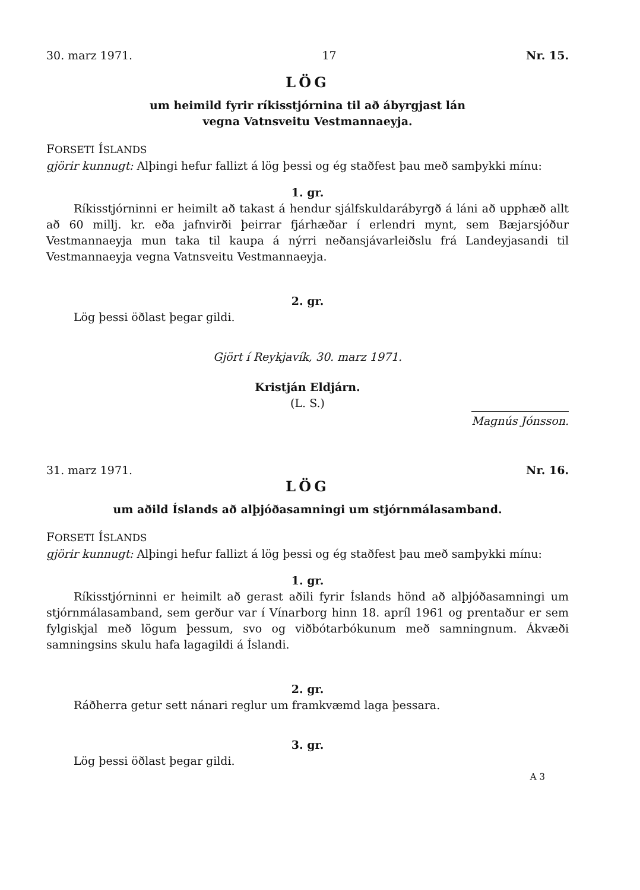30. marz 1971. 17 Nr. 15.
LÖG
um heimild fyrir ríkisstjórnina til að ábyrgjast lán
vegna Vatnsveitu Vestmannaeyja.
FORSETI ÍSLANDS
gjörir kunnugt: Alþingi hefur fallizt á lög þessi og ég staðfest þau með samþykki mínu:
1. gr.
Ríkisstjórninni er heimilt að takast á hendur sjálfskuldarábyrgð á láni að upphæð allt að 60 millj. kr. eða jafnvirði þeirrar fjárhæðar í erlendri mynt, sem Bæjarsjóður Vestmannaeyja mun taka til kaupa á nýrri neðansjávarleiðslu frá Landeyjasandi til Vestmannaeyja vegna Vatnsveitu Vestmannaeyja.
2. gr.
Lög þessi öðlast þegar gildi.
Gjört í Reykjavík, 30. marz 1971.
Kristján Eldjárn.
(L. S.)
Magnús Jónsson.
31. marz 1971. Nr. 16.
LÖG
um aðild Íslands að alþjóðasamningi um stjórnmálasamband.
FORSETI ÍSLANDS
gjörir kunnugt: Alþingi hefur fallizt á lög þessi og ég staðfest þau með samþykki mínu:
1. gr.
Ríkisstjórninni er heimilt að gerast aðili fyrir Íslands hönd að alþjóðasamningi um stjórnmálasamband, sem gerður var í Vínarborg hinn 18. apríl 1961 og prentaður er sem fylgiskjal með lögum þessum, svo og viðbótarbókunum með samningnum. Ákvæði samningsins skulu hafa lagagildi á Íslandi.
2. gr.
Ráðherra getur sett nánari reglur um framkvæmd laga þessara.
3. gr.
Lög þessi öðlast þegar gildi.
A 3